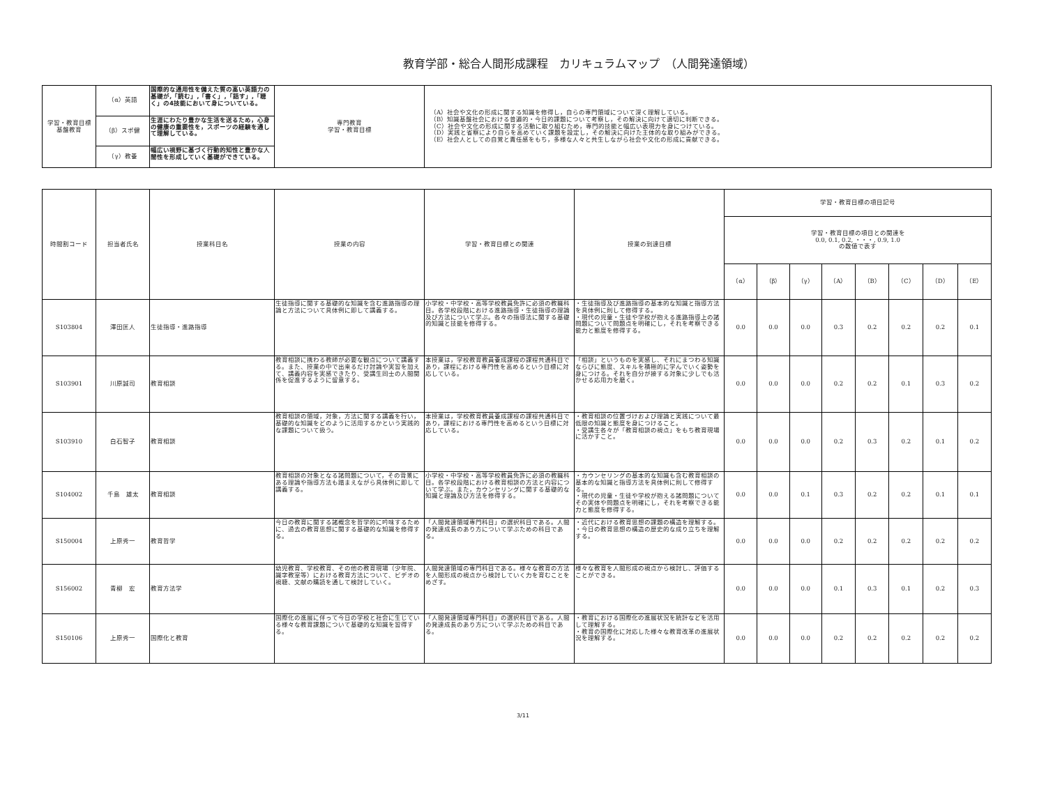教育学部・総合人間形成課程　カリキュラムマップ　（人間発達領域）
| 学習・教育目標 基盤教育 | （α）英語 | 国際的な通用性を備えた質の高い英語力の基礎が,「読む」,「書く」,「話す」,「聴く」の4技能において身についている。 | 専門教育 学習・教育目標 | （A）社会や文化の形成に関する知識を修得し，自らの専門領域について深く理解している。 （B）知識基盤社会における普遍的・今日的課題について考察し，その解決に向けて適切に判断できる。 （C）社会や文化の形成に関する活動に取り組むため，専門的技能と幅広い表現力を身につけている。 （D）実践と省察により自らを高めていく課題を設定し，その解決に向けた主体的な取り組みができる。 （E）社会人としての自覚と責任感をもち，多様な人々と共生しながら社会や文化の形成に貢献できる。 |
| | （β）スポ健 | 生涯にわたり豊かな生活を送るため，心身の健康の重要性を，スポーツの経験を通して理解している。 | | |
| | （γ）教養 | 幅広い視野に基づく行動的知性と豊かな人間性を形成していく基礎ができている。 | | |
| 時間割コード | 担当者氏名 | 授業科目名 | 授業の内容 | 学習・教育目標との関連 | 授業の到達目標 | 学習・教育目標の項目記号 | | | | | | | |
| --- | --- | --- | --- | --- | --- | --- | --- | --- | --- | --- | --- | --- | --- |
| | | | | | | 学習・教育目標の項目との関連を 0.0, 0.1, 0.2, ・・・, 0.9, 1.0 の数値で表す | | | | | | | |
| | | | | | | （α） | （β） | （γ） | （A） | （B） | （C） | （D） | （E） |
| S103804 | 澤田匡人 | 生徒指導・進路指導 | 生徒指導に関する基礎的な知識を含む進路指導の理論と方法について具体例に即して講義する。 | 小学校・中学校・高等学校教員免許に必須の教職科目。各学校段階における進路指導・生徒指導の理論及び方法について学ぶ。各々の指導法に関する基礎的知識と技能を修得する。 | ・生徒指導及び進路指導の基本的な知識と指導方法を具体例に則して修得する。 ・現代の児童・生徒や学校が抱える進路指導上の諸問題について問題点を明確にし，それを考察できる能力と態度を修得する。 | 0.0 | 0.0 | 0.0 | 0.3 | 0.2 | 0.2 | 0.2 | 0.1 |
| S103901 | 川原誠司 | 教育相談 | 教育相談に携わる教師が必要な観点について講義する。また、授業の中で出来るだけ討論や実習を加えて、講義内容を実感できたり、受講生同士の人間関係を促進するように留意する。 | 本授業は，学校教育教員養成課程の課程共通科目であり，課程における専門性を高めるという目標に対応している。 | 「相談」というものを実感し、それにまつわる知識ならびに態度、スキルを積極的に学んでいく姿勢を身につける。それを自分が接する対象に少しでも活かせる応用力を磨く。 | 0.0 | 0.0 | 0.0 | 0.2 | 0.2 | 0.1 | 0.3 | 0.2 |
| S103910 | 白石智子 | 教育相談 | 教育相談の領域，対象，方法に関する講義を行い，基礎的な知識をどのように活用するかという実践的な課題について扱う。 | 本授業は，学校教育教員養成課程の課程共通科目であり，課程における専門性を高めるという目標に対応している。 | ・教育相談の位置づけおよび理論と実践について最低限の知識と態度を身につけること。 ・受講生各々が「教育相談の視点」をもち教育現場に活かすこと。 | 0.0 | 0.0 | 0.0 | 0.2 | 0.3 | 0.2 | 0.1 | 0.2 |
| S104002 | 千島 雄太 | 教育相談 | 教育相談の対象となる諸問題について，その背景にある理論や指導方法も踏まえながら具体例に即して講義する。 | 小学校・中学校・高等学校教員免許に必須の教職科目。各学校段階における教育相談の方法と内容について学ぶ。また，カウンセリングに関する基礎的な知識と理論及び方法を修得する。 | ・カウンセリングの基本的な知識も含む教育相談の基本的な知識と指導方法を具体例に則して修得する。 ・現代の児童・生徒や学校が抱える諸問題についてその実体や問題点を明確にし，それを考察できる能力と態度を修得する。 | 0.0 | 0.0 | 0.1 | 0.3 | 0.2 | 0.2 | 0.1 | 0.1 |
| S150004 | 上原秀一 | 教育哲学 | 今日の教育に関する諸概念を哲学的に吟味するために、過去の教育思想に関する基礎的な知識を修得する。 | 「人間発達領域専門科目」の選択科目である。人間の発達成長のあり方について学ぶための科目である。 | ・近代における教育思想の課題の構造を理解する。 ・今日の教育思想の構造の歴史的な成り立ちを理解する。 | 0.0 | 0.0 | 0.0 | 0.2 | 0.2 | 0.2 | 0.2 | 0.2 |
| S156002 | 青柳 宏 | 教育方法学 | 幼児教育、学校教育、その他の教育現場（少年院、識字教室等）における教育方法について、ビデオの視聴、文献の購読を通して検討していく。 | 人間発達領域の専門科目である。様々な教育の方法を人間形成の視点から検討していく力を育むことをめざす。 | 様々な教育を人間形成の視点から検討し、評価することができる。 | 0.0 | 0.0 | 0.0 | 0.1 | 0.3 | 0.1 | 0.2 | 0.3 |
| S150106 | 上原秀一 | 国際化と教育 | 国際化の進展に伴って今日の学校と社会に生じている様々な教育課題について基礎的な知識を習得する。 | 「人間発達領域専門科目」の選択科目である。人間の発達成長のあり方について学ぶための科目である。 | ・教育における国際化の進展状況を統計などを活用して理解する。 ・教育の国際化に対応した様々な教育改革の進展状況を理解する。 | 0.0 | 0.0 | 0.0 | 0.2 | 0.2 | 0.2 | 0.2 | 0.2 |
3/11